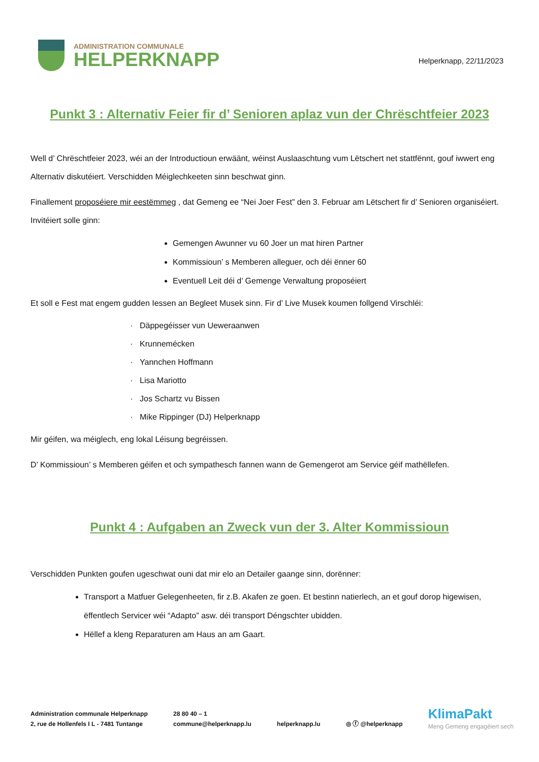ADMINISTRATION COMMUNALE
HELPERKNAPP
Helperknapp, 22/11/2023
Punkt 3 : Alternativ Feier fir d’ Senioren aplaz vun der Chrëschtfeier 2023
Well d’ Chrëschtfeier 2023, wéi an der Introductioun erwäänt, wéinst Auslaaschtung vum Lëtschert net stattfënnt, gouf iwwert eng Alternativ diskutéiert. Verschidden Méiglechkeeten sinn beschwat ginn.
Finallement proposéiere mir eestëmmeg , dat Gemeng ee “Nei Joer Fest” den 3. Februar am Lëtschert fir d’ Senioren organiséiert. Invitéiert solle ginn:
Gemengen Awunner vu 60 Joer un mat hiren Partner
Kommissioun’ s Memberen alleguer, och déi ënner 60
Eventuell Leit déi d’ Gemenge Verwaltung proposéiert
Et soll e Fest mat engem gudden Iessen an Begleet Musek sinn. Fir d’ Live Musek koumen follgend Virschléi:
Däppegéisser vun Ueweraanwen
Krunnemécken
Yannchen Hoffmann
Lisa Mariotto
Jos Schartz vu Bissen
Mike Rippinger (DJ) Helperknapp
Mir géifen, wa méiglech, eng lokal Léisung begréissen.
D’ Kommissioun’ s Memberen géifen et och sympathesch fannen wann de Gemengerot am Service géif mathëllefen.
Punkt 4 : Aufgaben an Zweck vun der 3. Alter Kommissioun
Verschidden Punkten goufen ugeschwat ouni dat mir elo an Detailer gaange sinn, dorënner:
Transport a Matfuer Gelegenheeten, fir z.B. Akafen ze goen. Et bestinn natierlech, an et gouf dorop higewisen, ëffentlech Servicer wéi “Adapto” asw. déi transport Déngschter ubidden.
Hëllef a kleng Reparaturen am Haus an am Gaart.
Administration communale Helperknapp
2, rue de Hollenfels I L - 7481 Tuntange
28 80 40 – 1
commune@helperknapp.lu
helperknapp.lu
◎ ⓕ @helperknapp
KlimaPakt
Meng Gemeng engagéiert sech